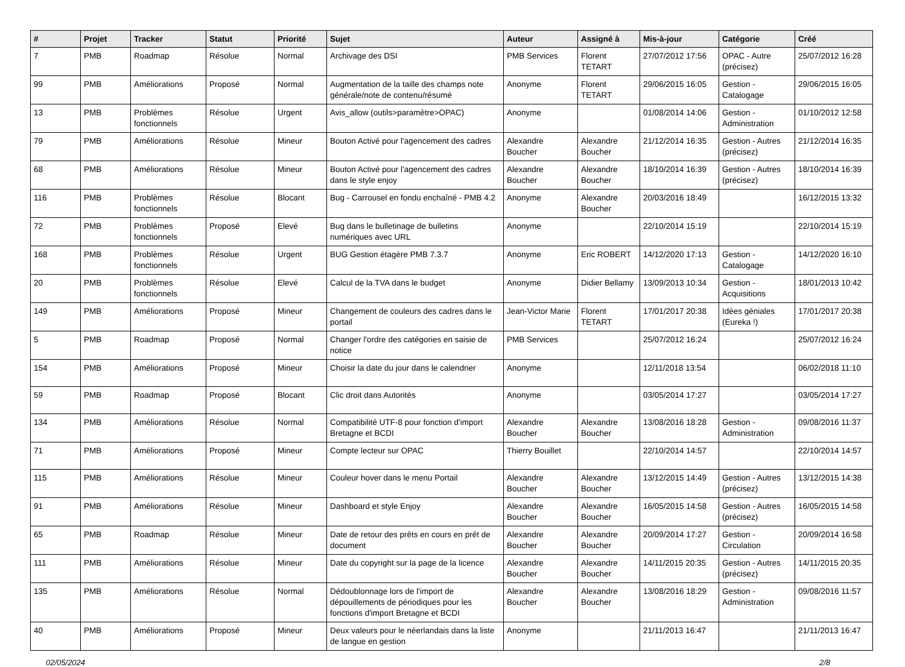| # | Projet | Tracker | Statut | Priorité | Sujet | Auteur | Assigné à | Mis-à-jour | Catégorie | Créé |
| --- | --- | --- | --- | --- | --- | --- | --- | --- | --- | --- |
| 7 | PMB | Roadmap | Résolue | Normal | Archivage des DSI | PMB Services | Florent TETART | 27/07/2012 17:56 | OPAC - Autre (précisez) | 25/07/2012 16:28 |
| 99 | PMB | Améliorations | Proposé | Normal | Augmentation de la taille des champs note générale/note de contenu/résumé | Anonyme | Florent TETART | 29/06/2015 16:05 | Gestion - Catalogage | 29/06/2015 16:05 |
| 13 | PMB | Problèmes fonctionnels | Résolue | Urgent | Avis_allow (outils>paramètre>OPAC) | Anonyme | | 01/08/2014 14:06 | Gestion - Administration | 01/10/2012 12:58 |
| 79 | PMB | Améliorations | Résolue | Mineur | Bouton Activé pour l'agencement des cadres | Alexandre Boucher | Alexandre Boucher | 21/12/2014 16:35 | Gestion - Autres (précisez) | 21/12/2014 16:35 |
| 68 | PMB | Améliorations | Résolue | Mineur | Bouton Activé pour l'agencement des cadres dans le style enjoy | Alexandre Boucher | Alexandre Boucher | 18/10/2014 16:39 | Gestion - Autres (précisez) | 18/10/2014 16:39 |
| 116 | PMB | Problèmes fonctionnels | Résolue | Blocant | Bug - Carrousel en fondu enchaîné - PMB 4.2 | Anonyme | Alexandre Boucher | 20/03/2016 18:49 | | 16/12/2015 13:32 |
| 72 | PMB | Problèmes fonctionnels | Proposé | Elevé | Bug dans le bulletinage de bulletins numériques avec URL | Anonyme | | 22/10/2014 15:19 | | 22/10/2014 15:19 |
| 168 | PMB | Problèmes fonctionnels | Résolue | Urgent | BUG Gestion étagère PMB 7.3.7 | Anonyme | Eric ROBERT | 14/12/2020 17:13 | Gestion - Catalogage | 14/12/2020 16:10 |
| 20 | PMB | Problèmes fonctionnels | Résolue | Elevé | Calcul de la TVA dans le budget | Anonyme | Didier Bellamy | 13/09/2013 10:34 | Gestion - Acquisitions | 18/01/2013 10:42 |
| 149 | PMB | Améliorations | Proposé | Mineur | Changement de couleurs des cadres dans le portail | Jean-Victor Marie | Florent TETART | 17/01/2017 20:38 | Idées géniales (Eureka !) | 17/01/2017 20:38 |
| 5 | PMB | Roadmap | Proposé | Normal | Changer l'ordre des catégories en saisie de notice | PMB Services | | 25/07/2012 16:24 | | 25/07/2012 16:24 |
| 154 | PMB | Améliorations | Proposé | Mineur | Choisir la date du jour dans le calendrier | Anonyme | | 12/11/2018 13:54 | | 06/02/2018 11:10 |
| 59 | PMB | Roadmap | Proposé | Blocant | Clic droit dans Autorités | Anonyme | | 03/05/2014 17:27 | | 03/05/2014 17:27 |
| 134 | PMB | Améliorations | Résolue | Normal | Compatibilité UTF-8 pour fonction d'import Bretagne et BCDI | Alexandre Boucher | Alexandre Boucher | 13/08/2016 18:28 | Gestion - Administration | 09/08/2016 11:37 |
| 71 | PMB | Améliorations | Proposé | Mineur | Compte lecteur sur OPAC | Thierry Bouillet | | 22/10/2014 14:57 | | 22/10/2014 14:57 |
| 115 | PMB | Améliorations | Résolue | Mineur | Couleur hover dans le menu Portail | Alexandre Boucher | Alexandre Boucher | 13/12/2015 14:49 | Gestion - Autres (précisez) | 13/12/2015 14:38 |
| 91 | PMB | Améliorations | Résolue | Mineur | Dashboard et style Enjoy | Alexandre Boucher | Alexandre Boucher | 16/05/2015 14:58 | Gestion - Autres (précisez) | 16/05/2015 14:58 |
| 65 | PMB | Roadmap | Résolue | Mineur | Date de retour des prêts en cours en prêt de document | Alexandre Boucher | Alexandre Boucher | 20/09/2014 17:27 | Gestion - Circulation | 20/09/2014 16:58 |
| 111 | PMB | Améliorations | Résolue | Mineur | Date du copyright sur la page de la licence | Alexandre Boucher | Alexandre Boucher | 14/11/2015 20:35 | Gestion - Autres (précisez) | 14/11/2015 20:35 |
| 135 | PMB | Améliorations | Résolue | Normal | Dédoublonnage lors de l'import de dépouillements de périodiques pour les fonctions d'import Bretagne et BCDI | Alexandre Boucher | Alexandre Boucher | 13/08/2016 18:29 | Gestion - Administration | 09/08/2016 11:57 |
| 40 | PMB | Améliorations | Proposé | Mineur | Deux valeurs pour le néerlandais dans la liste de langue en gestion | Anonyme | | 21/11/2013 16:47 | | 21/11/2013 16:47 |
02/05/2024 2/8